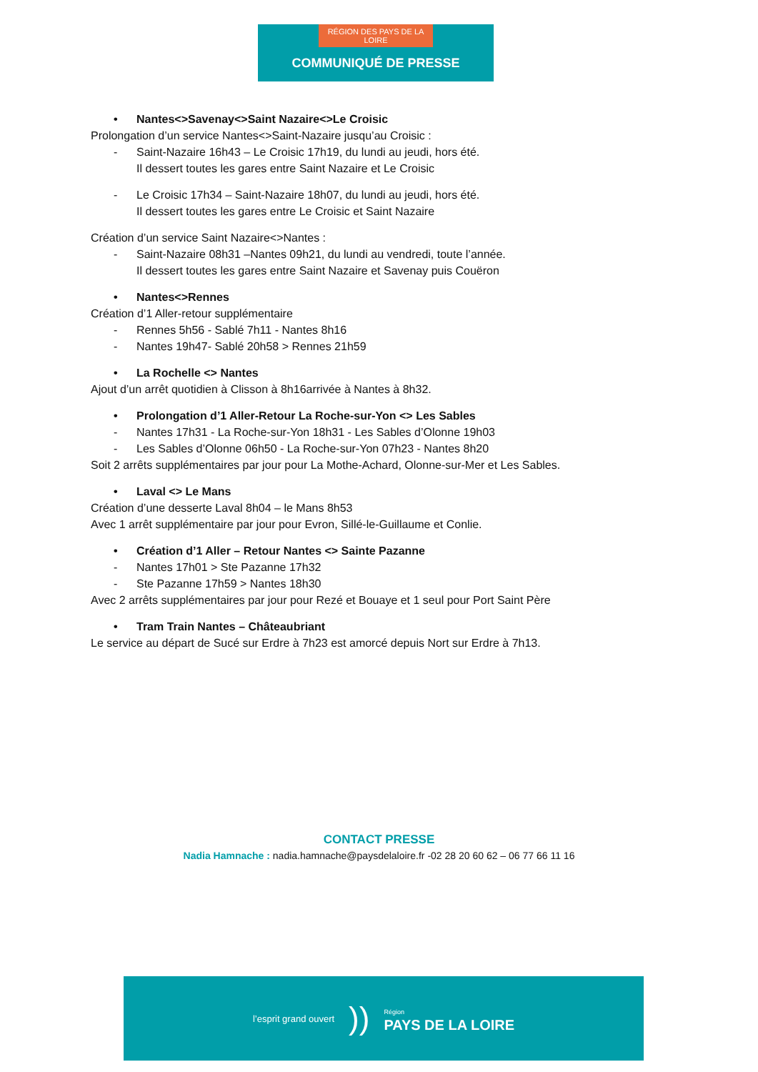RÉGION DES PAYS DE LA LOIRE
COMMUNIQUÉ DE PRESSE
• Nantes<>Savenay<>Saint Nazaire<>Le Croisic
Prolongation d’un service Nantes<>Saint-Nazaire jusqu’au Croisic :
- Saint-Nazaire 16h43 – Le Croisic 17h19, du lundi au jeudi, hors été.
Il dessert toutes les gares entre Saint Nazaire et Le Croisic
- Le Croisic 17h34 – Saint-Nazaire 18h07, du lundi au jeudi, hors été.
Il dessert toutes les gares entre Le Croisic et Saint Nazaire
Création d’un service Saint Nazaire<>Nantes :
- Saint-Nazaire 08h31 –Nantes 09h21, du lundi au vendredi, toute l’année.
Il dessert toutes les gares entre Saint Nazaire et Savenay puis Couëron
• Nantes<>Rennes
Création d’1 Aller-retour supplémentaire
- Rennes 5h56 - Sablé 7h11 - Nantes 8h16
- Nantes 19h47- Sablé 20h58 > Rennes 21h59
• La Rochelle <> Nantes
Ajout d’un arrêt quotidien à Clisson à 8h16arrivée à Nantes à 8h32.
• Prolongation d’1 Aller-Retour La Roche-sur-Yon <> Les Sables
- Nantes 17h31 - La Roche-sur-Yon 18h31 - Les Sables d’Olonne 19h03
- Les Sables d’Olonne 06h50 - La Roche-sur-Yon 07h23 - Nantes 8h20
Soit 2 arrêts supplémentaires par jour pour La Mothe-Achard, Olonne-sur-Mer et Les Sables.
• Laval <> Le Mans
Création d’une desserte Laval 8h04 – le Mans 8h53
Avec 1 arrêt supplémentaire par jour pour Evron, Sillé-le-Guillaume et Conlie.
• Création d’1 Aller – Retour Nantes <> Sainte Pazanne
- Nantes 17h01 > Ste Pazanne 17h32
- Ste Pazanne 17h59 > Nantes 18h30
Avec 2 arrêts supplémentaires par jour pour Rezé et Bouaye et 1 seul pour Port Saint Père
• Tram Train Nantes – Châteaubriant
Le service au départ de Sucé sur Erdre à 7h23 est amorcé depuis Nort sur Erdre à 7h13.
CONTACT PRESSE
Nadia Hamnache : nadia.hamnache@paysdelaloire.fr -02 28 20 60 62 – 06 77 66 11 16
l’esprit grand ouvert)) Région
PAYS DE LA LOIRE